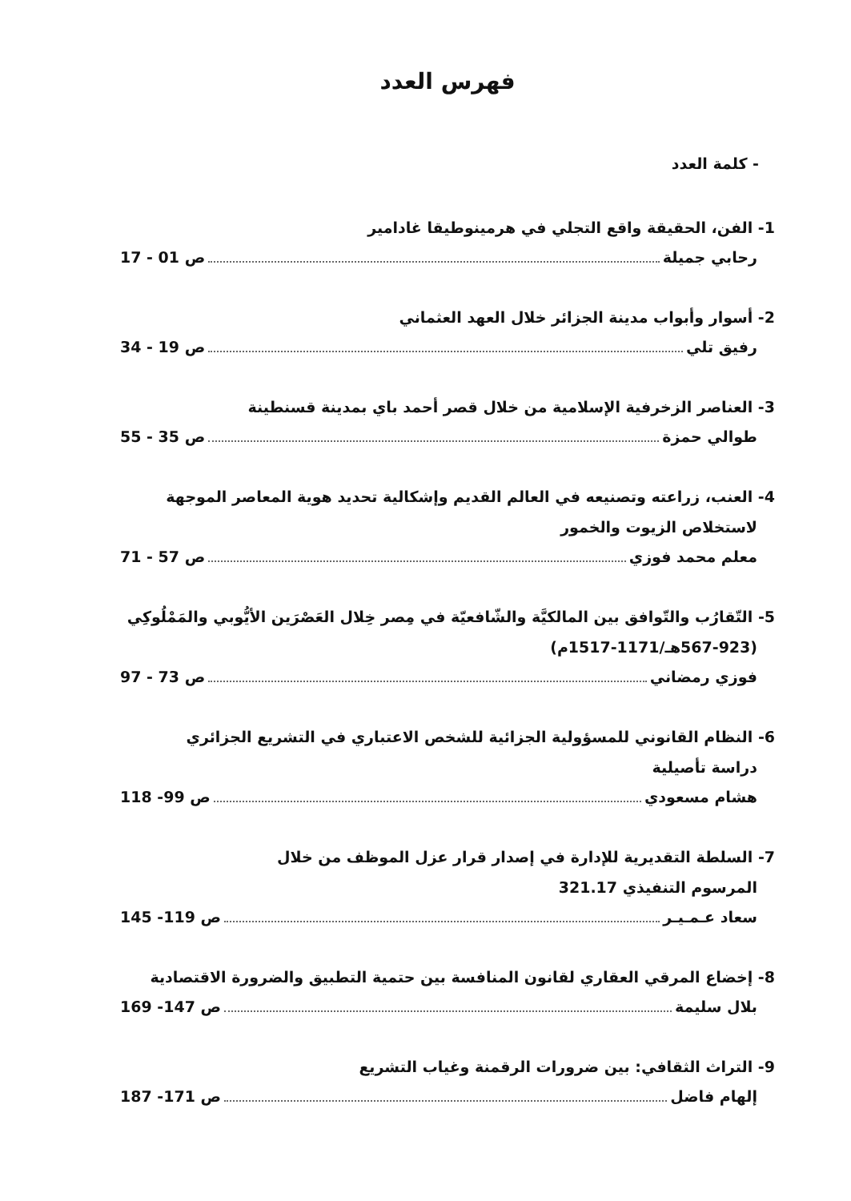فهرس العدد
- كلمة العدد
1- الفن، الحقيقة واقع التجلي في هرمينوطيقا غادامير
رحابي جميلة ص 01 - 17
2- أسوار وأبواب مدينة الجزائر خلال العهد العثماني
رفيق تلي ص 19 - 34
3- العناصر الزخرفية الإسلامية من خلال قصر أحمد باي بمدينة قسنطينة
طوالي حمزة ص 35 - 55
4- العنب، زراعته وتصنيعه في العالم القديم وإشكالية تحديد هوية المعاصر الموجهة
لاستخلاص الزيوت والخمور
معلم محمد فوزي ص 57 - 71
5- التّقارُب والتّوافق بين المالكيَّة والشّافعيّة في مِصر خِلال العَصْرَين الأيُّوبي والمَمْلُوكِي
(567-923هـ/1171-1517م)
فوزي رمضاني ص 73 - 97
6- النظام القانوني للمسؤولية الجزائية للشخص الاعتباري في التشريع الجزائري
دراسة تأصيلية
هشام مسعودي ص 99- 118
7- السلطة التقديرية للإدارة في إصدار قرار عزل الموظف من خلال
المرسوم التنفيذي 321.17
سعاد عـمـيـر ص 119- 145
8- إخضاع المرقي العقاري لقانون المنافسة بين حتمية التطبيق والضرورة الاقتصادية
بلال سليمة ص 147- 169
9- التراث الثقافي: بين ضرورات الرقمنة وغياب التشريع
إلهام فاضل ص 171- 187